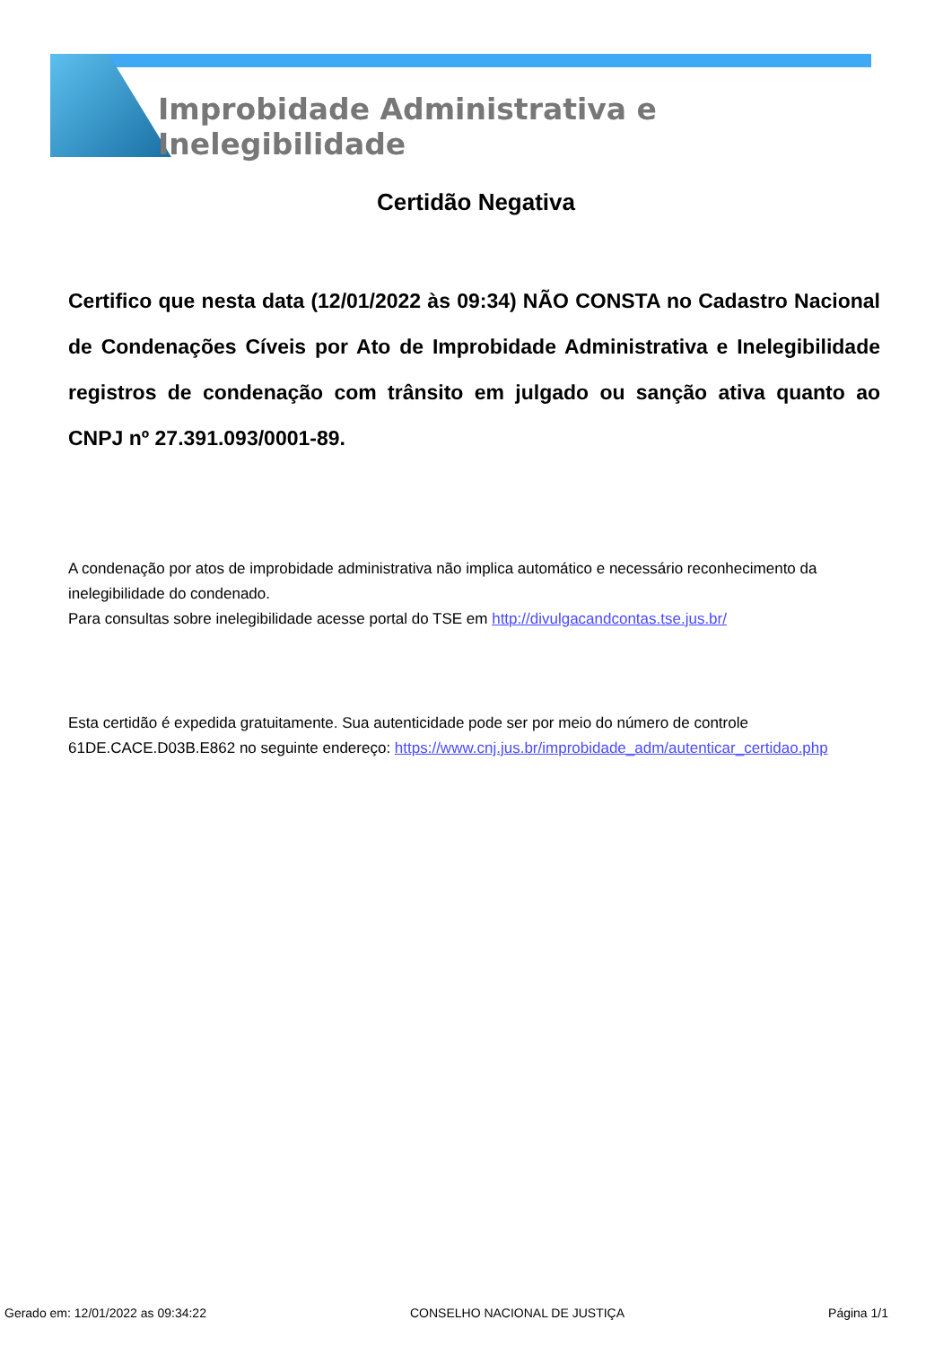Improbidade Administrativa e Inelegibilidade
Certidão Negativa
Certifico que nesta data (12/01/2022 às 09:34) NÃO CONSTA no Cadastro Nacional de Condenações Cíveis por Ato de Improbidade Administrativa e Inelegibilidade registros de condenação com trânsito em julgado ou sanção ativa quanto ao CNPJ nº 27.391.093/0001-89.
A condenação por atos de improbidade administrativa não implica automático e necessário reconhecimento da inelegibilidade do condenado.
Para consultas sobre inelegibilidade acesse portal do TSE em http://divulgacandcontas.tse.jus.br/
Esta certidão é expedida gratuitamente. Sua autenticidade pode ser por meio do número de controle 61DE.CACE.D03B.E862 no seguinte endereço: https://www.cnj.jus.br/improbidade_adm/autenticar_certidao.php
Gerado em: 12/01/2022 as 09:34:22 CONSELHO NACIONAL DE JUSTIÇA Página 1/1